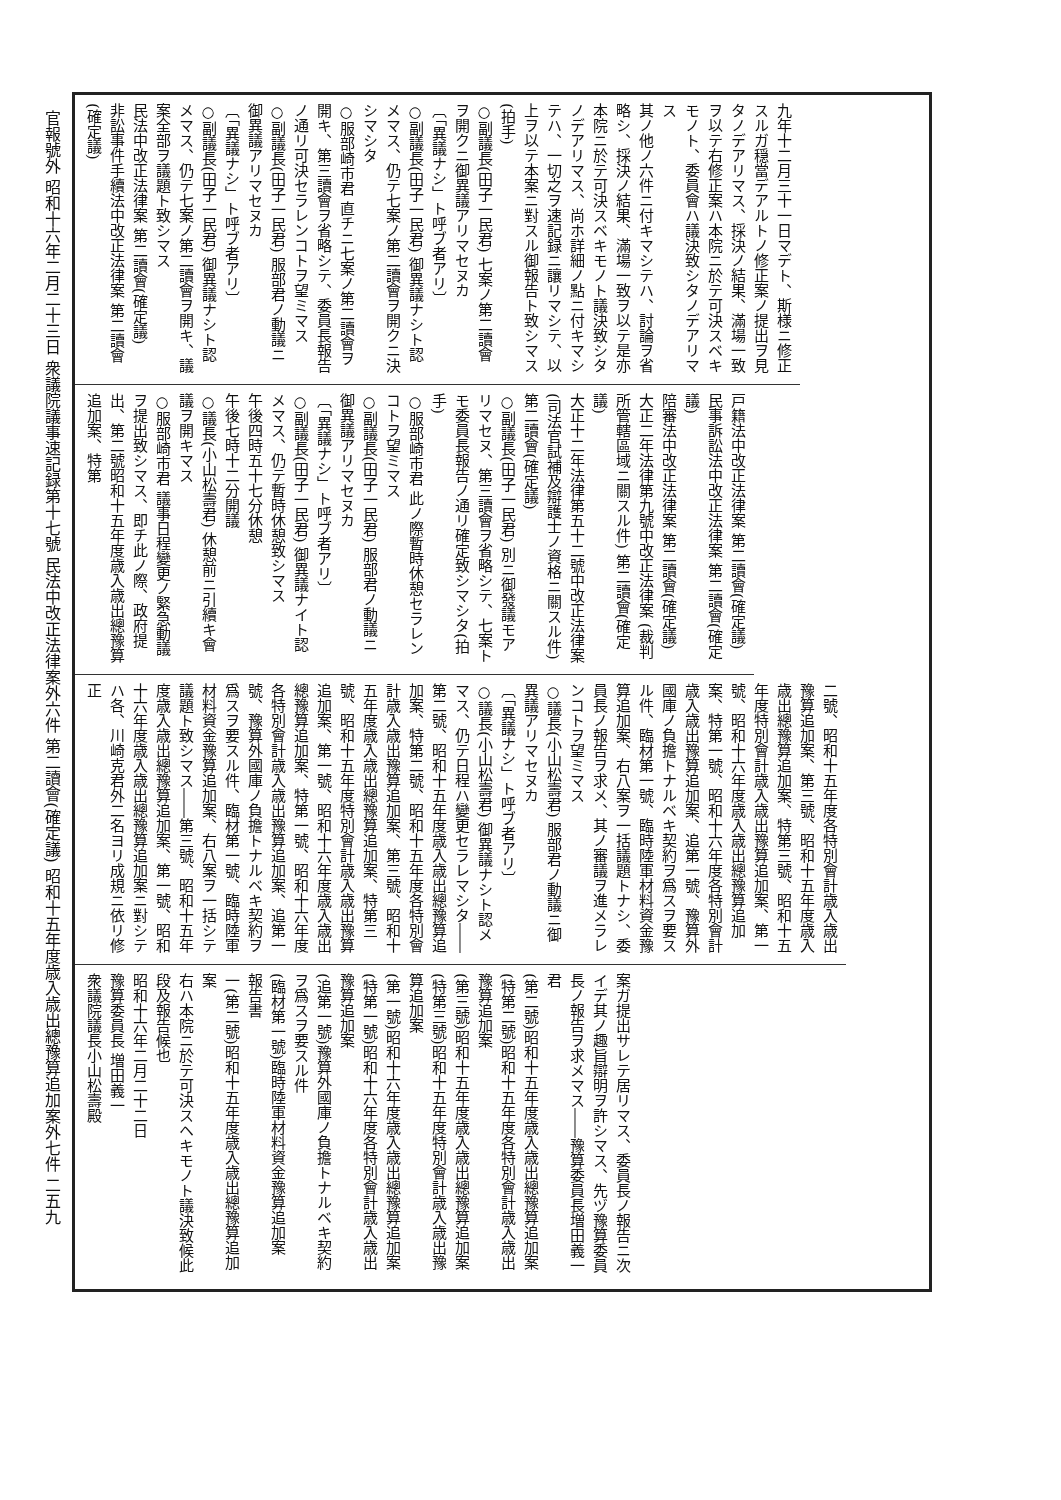九年十二月三十一日マデト、斯様ニ修正スルガ穏當デアルトノ修正案ノ提出ヲ見タノデアリマス、採決ノ結果、滿場一致ヲ以テ右修正案ハ本院ニ於テ可決スベキモノト、委員會ハ議決致シタノデアリマス
其ノ他ノ六件ニ付キマシテハ、討論ヲ省略シ、採決ノ結果、滿場一致ヲ以テ是亦本院ニ於テ可決スベキモノト議決致シタノデアリマス、尚ホ詳細ノ點ニ付キマシテハ、一切之ヲ速記録ニ讓リマシテ、以上ヲ以テ本案ニ對スル御報告ト致シマス(拍手)
○副議長(田子一民君) 七案ノ第二讀會ヲ開クニ御異議アリマセヌカ
〔「異議ナシ」ト呼ブ者アリ〕
○副議長(田子一民君) 御異議ナシト認メマス、仍テ七案ノ第二讀會ヲ開クニ決シマシタ
○服部崎市君 直チニ七案ノ第二讀會ヲ開キ、第三讀會ヲ省略シテ、委員長報告ノ通リ可決セラレンコトヲ望ミマス
○副議長(田子一民君) 服部君ノ動議ニ御異議アリマセヌカ
〔「異議ナシ」ト呼ブ者アリ〕
○副議長(田子一民君) 御異議ナシト認メマス、仍テ七案ノ第二讀會ヲ開キ、議案全部ヲ議題ト致シマス
民法中改正法律案 第二讀會(確定議)
非訟事件手續法中改正法律案 第二讀會(確定議)
戸籍法中改正法律案 第二讀會(確定議)
民事訴訟法中改正法律案 第二讀會(確定議)
陪審法中改正法律案 第二讀會(確定議)
大正二年法律第九號中改正法律案 (裁判所管轄區域ニ關スル件) 第二讀會(確定議)
大正十二年法律第五十二號中改正法律案 (司法官試補及辯護士ノ資格ニ關スル件) 第二讀會(確定議)
○副議長(田子一民君) 別ニ御發議モアリマセヌ、第三讀會ヲ省略シテ、七案トモ委員長報告ノ通リ確定致シマシタ(拍手)
○服部崎市君 此ノ際暫時休憩セラレンコトヲ望ミマス
○副議長(田子一民君) 服部君ノ動議ニ御異議アリマセヌカ
〔「異議ナシ」ト呼ブ者アリ〕
○副議長(田子一民君) 御異議ナイト認メマス、仍テ暫時休憩致シマス
午後四時五十七分休憩
午後七時十二分開議
○議長(小山松壽君) 休憩前ニ引續キ會議ヲ開キマス
○服部崎市君 議事日程變更ノ緊急動議ヲ提出致シマス、即チ此ノ際、政府提出、第二號昭和十五年度歳入歳出總豫算追加案、特第
二號、昭和十五年度各特別會計歳入歳出豫算追加案、第三號、昭和十五年度歳入歳出總豫算追加案、特第三號、昭和十五年度特別會計歳入歳出豫算追加案、第一號、昭和十六年度歳入歳出總豫算追加案、特第一號、昭和十六年度各特別會計歳入歳出豫算追加案、追第一號、豫算外國庫ノ負擔トナルベキ契約ヲ爲スヲ要スル件、臨材第一號、臨時陸軍材料資金豫算追加案、右八案ヲ一括議題トナシ、委員長ノ報告ヲ求メ、其ノ審議ヲ進メラレンコトヲ望ミマス
○議長(小山松壽君) 服部君ノ動議ニ御異議アリマセヌカ
〔「異議ナシ」ト呼ブ者アリ〕
○議長(小山松壽君) 御異議ナシト認メマス、仍テ日程ハ變更セラレマシタ――第二號、昭和十五年度歳入歳出總豫算追加案、特第二號、昭和十五年度各特別會計歳入歳出豫算追加案、第三號、昭和十五年度歳入歳出總豫算追加案、特第三號、昭和十五年度特別會計歳入歳出豫算追加案、第一號、昭和十六年度歳入歳出總豫算追加案、特第一號、昭和十六年度各特別會計歳入歳出豫算追加案、追第一號、豫算外國庫ノ負擔トナルベキ契約ヲ爲スヲ要スル件、臨材第一號、臨時陸軍材料資金豫算追加案、右八案ヲ一括シテ議題ト致シマス――第三號、昭和十五年度歳入歳出總豫算追加案、第一號、昭和十六年度歳入歳出總豫算追加案ニ對シテハ各、川崎克君外二名ヨリ成規ニ依リ修正
案ガ提出サレテ居リマス、委員長ノ報告ニ次イデ其ノ趣旨辯明ヲ許シマス、先ヅ豫算委員長ノ報告ヲ求メマス――豫算委員長増田義一君
(第二號)昭和十五年度歳入歳出總豫算追加案
(特第二號)昭和十五年度各特別會計歳入歳出豫算追加案
(第三號)昭和十五年度歳入歳出總豫算追加案
(特第三號)昭和十五年度特別會計歳入歳出豫算追加案
(第一號)昭和十六年度歳入歳出總豫算追加案
(特第一號)昭和十六年度各特別會計歳入歳出豫算追加案
(追第一號)豫算外國庫ノ負擔トナルベキ契約ヲ爲スヲ要スル件
(臨材第一號)臨時陸軍材料資金豫算追加案
報告書
一(第二號)昭和十五年度歳入歳出總豫算追加案
右ハ本院ニ於テ可決スヘキモノト議決致候此段及報告候也
昭和十六年二月二十二日
豫算委員長 増田義一
衆議院議長小山松壽殿
官報號外 昭和十六年二月二十三日 衆議院議事速記録第十七號 民法中改正法律案外六件 第二讀會(確定議) 昭和十五年度歳入歳出總豫算追加案外七件 二五九